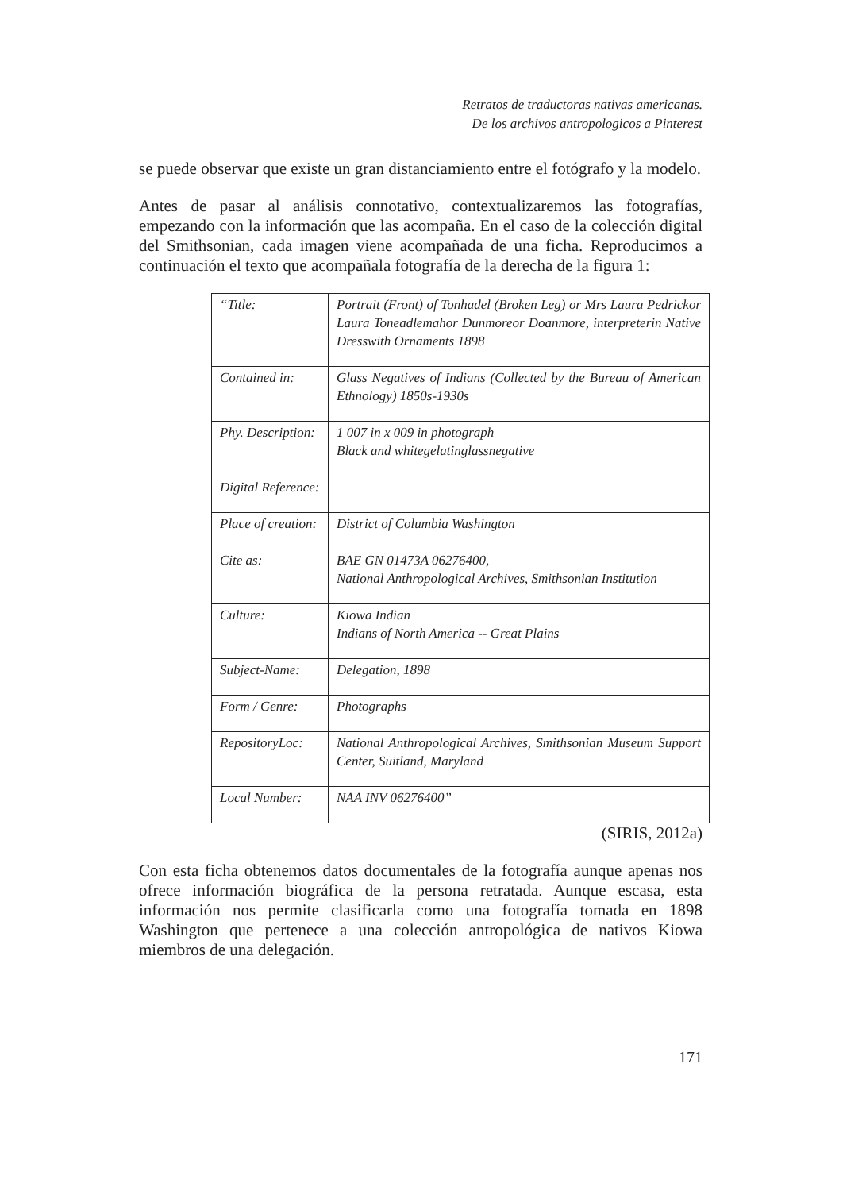Retratos de traductoras nativas americanas.
De los archivos antropologicos a Pinterest
se puede observar que existe un gran distanciamiento entre el fotógrafo y la modelo.
Antes de pasar al análisis connotativo, contextualizaremos las fotografías, empezando con la información que las acompaña. En el caso de la colección digital del Smithsonian, cada imagen viene acompañada de una ficha. Reproducimos a continuación el texto que acompañala fotografía de la derecha de la figura 1:
| “Title: | Portrait (Front) of Tonhadel (Broken Leg) or Mrs Laura Pedrickor Laura Toneadlemahor Dunmoreor Doanmore, interpreterin Native Dresswith Ornaments 1898 |
| Contained in: | Glass Negatives of Indians (Collected by the Bureau of American Ethnology) 1850s-1930s |
| Phy. Description: | 1 007 in x 009 in photograph Black and whitegelatinglassnegative |
| Digital Reference: | |
| Place of creation: | District of Columbia Washington |
| Cite as: | BAE GN 01473A 06276400, National Anthropological Archives, Smithsonian Institution |
| Culture: | Kiowa Indian Indians of North America -- Great Plains |
| Subject-Name: | Delegation, 1898 |
| Form / Genre: | Photographs |
| RepositoryLoc: | National Anthropological Archives, Smithsonian Museum Support Center, Suitland, Maryland |
| Local Number: | NAA INV 06276400” |
(SIRIS, 2012a)
Con esta ficha obtenemos datos documentales de la fotografía aunque apenas nos ofrece información biográfica de la persona retratada. Aunque escasa, esta información nos permite clasificarla como una fotografía tomada en 1898 Washington que pertenece a una colección antropológica de nativos Kiowa miembros de una delegación.
171